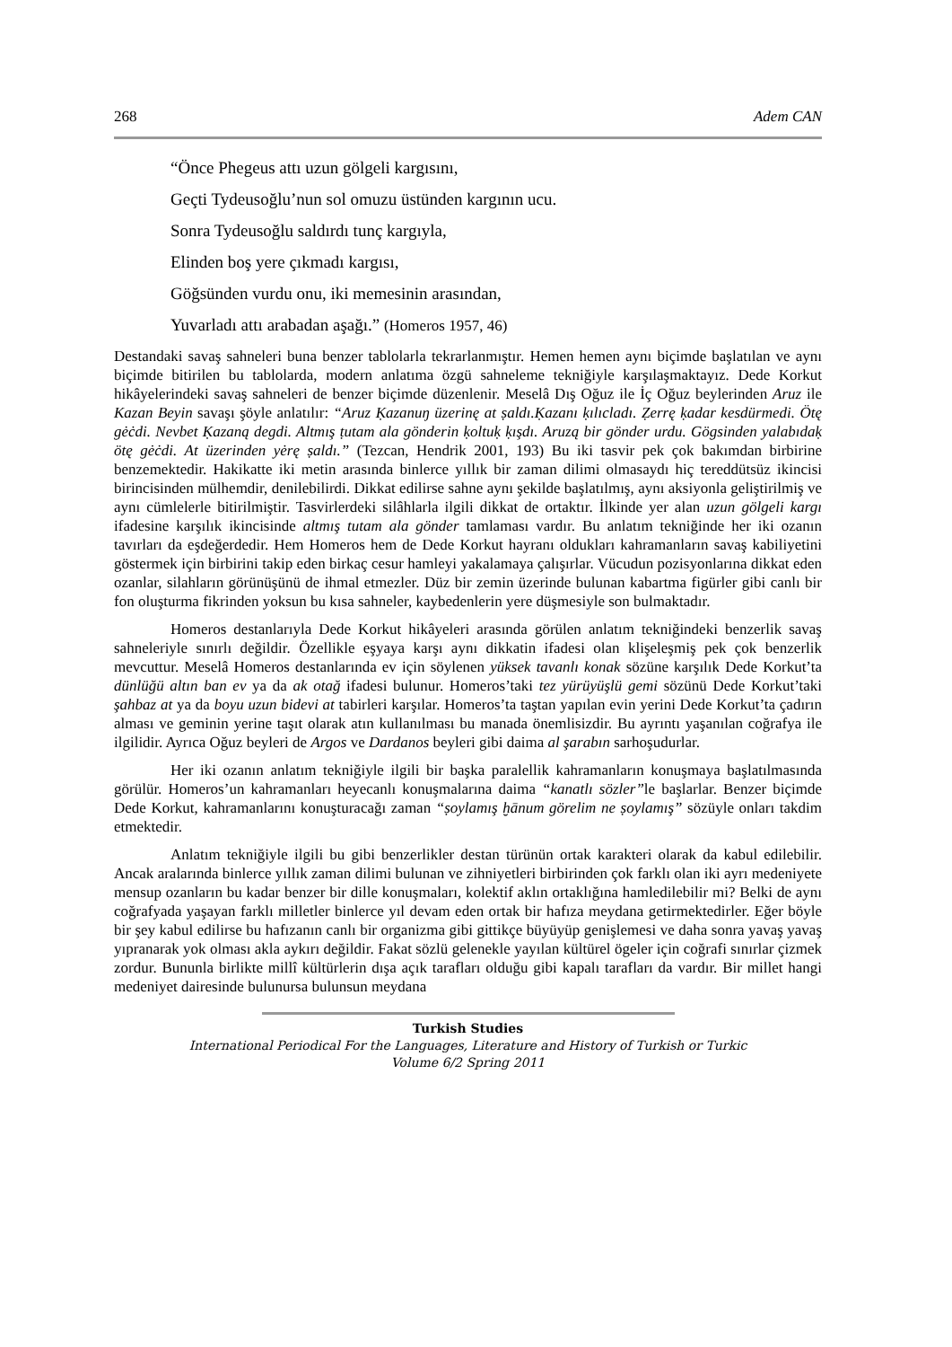268 Adem CAN
“Önce Phegeus attı uzun gölgeli kargısını,
Geçti Tydeusoğlu’nun sol omuzu üstünden kargının ucu.
Sonra Tydeusoğlu saldırdı tunç kargıyla,
Elinden boş yere çıkmadı kargısı,
Göğsünden vurdu onu, iki memesinin arasından,
Yuvarladı attı arabadan aşağı.” (Homeros 1957, 46)
Destandaki savaş sahneleri buna benzer tablolarla tekrarlanmıştır. Hemen hemen aynı biçimde başlatılan ve aynı biçimde bitirilen bu tablolarda, modern anlatıma özgü sahneleme tekniğiyle karşılaşmaktayız. Dede Korkut hikâyelerindeki savaş sahneleri de benzer biçimde düzenlenir. Meselâ Dış Oğuz ile İç Oğuz beylerinden Aruz ile Kazan Beyin savaşı şöyle anlatılır: “Aruz Ḳazanuŋ üzerinę at ṣaldı.Ḳazanı ḳılıcladı. Ẓerrę ḳadar kesdürmedi. Ötę gėċdi. Nevbet Ḳazaną degdi. Altmış ṭutam ala gönderin ḳoltuḳ ḳışdı. Aruzą bir gönder urdu. Gögsinden yalabıdaḳ ötę gėċdi. At üzerinden yėrę ṣaldı.” (Tezcan, Hendrik 2001, 193) Bu iki tasvir pek çok bakımdan birbirine benzemektedir. Hakikatte iki metin arasında binlerce yıllık bir zaman dilimi olmasaydı hiç tereddütsüz ikincisi birincisinden mülhemdir, denilebilirdi. Dikkat edilirse sahne aynı şekilde başlatılmış, aynı aksiyonla geliştirilmiş ve aynı cümlelerle bitirilmiştir. Tasvirlerdeki silâhlarla ilgili dikkat de ortaktır. İlkinde yer alan uzun gölgeli kargı ifadesine karşılık ikincisinde altmış tutam ala gönder tamlaması vardır. Bu anlatım tekniğinde her iki ozanın tavırları da eşdeğerdedir. Hem Homeros hem de Dede Korkut hayranı oldukları kahramanların savaş kabiliyetini göstermek için birbirini takip eden birkaç cesur hamleyi yakalamaya çalışırlar. Vücudun pozisyonlarına dikkat eden ozanlar, silahların görünüşünü de ihmal etmezler. Düz bir zemin üzerinde bulunan kabartma figürler gibi canlı bir fon oluşturma fikrinden yoksun bu kısa sahneler, kaybedenlerin yere düşmesiyle son bulmaktadır.
Homeros destanlarıyla Dede Korkut hikâyeleri arasında görülen anlatım tekniğindeki benzerlik savaş sahneleriyle sınırlı değildir. Özellikle eşyaya karşı aynı dikkatin ifadesi olan klişeleşmiş pek çok benzerlik mevcuttur. Meselâ Homeros destanlarında ev için söylenen yüksek tavanlı konak sözüne karşılık Dede Korkut’ta dünlüğü altın ban ev ya da ak otağ ifadesi bulunur. Homeros’taki tez yürüyüşlü gemi sözünü Dede Korkut’taki şahbaz at ya da boyu uzun bidevi at tabirleri karşılar. Homeros’ta taştan yapılan evin yerini Dede Korkut’ta çadırın alması ve geminin yerine taşıt olarak atın kullanılması bu manada önemlisizdir. Bu ayrıntı yaşanılan coğrafya ile ilgilidir. Ayrıca Oğuz beyleri de Argos ve Dardanos beyleri gibi daima al şarabın sarhoşudurlar.
Her iki ozanın anlatım tekniğiyle ilgili bir başka paralellik kahramanların konuşmaya başlatılmasında görülür. Homeros’un kahramanları heyecanlı konuşmalarına daima “kanatlı sözler”le başlarlar. Benzer biçimde Dede Korkut, kahramanlarını konuşturacağı zaman “ṣoylamış ḫānum görelim ne ṣoylamış” sözüyle onları takdim etmektedir.
Anlatım tekniğiyle ilgili bu gibi benzerlikler destan türünün ortak karakteri olarak da kabul edilebilir. Ancak aralarında binlerce yıllık zaman dilimi bulunan ve zihniyetleri birbirinden çok farklı olan iki ayrı medeniyete mensup ozanların bu kadar benzer bir dille konuşmaları, kolektif aklın ortaklığına hamledilebilir mi? Belki de aynı coğrafyada yaşayan farklı milletler binlerce yıl devam eden ortak bir hafıza meydana getirmektedirler. Eğer böyle bir şey kabul edilirse bu hafızanın canlı bir organizma gibi gittikçe büyüyüp genişlemesi ve daha sonra yavaş yavaş yıpranarak yok olması akla aykırı değildir. Fakat sözlü gelenekle yayılan kültürel ögeler için coğrafi sınırlar çizmek zordur. Bununla birlikte millî kültürlerin dışa açık tarafları olduğu gibi kapalı tarafları da vardır. Bir millet hangi medeniyet dairesinde bulunursa bulunsun meydana
Turkish Studies
International Periodical For the Languages, Literature and History of Turkish or Turkic
Volume 6/2 Spring 2011